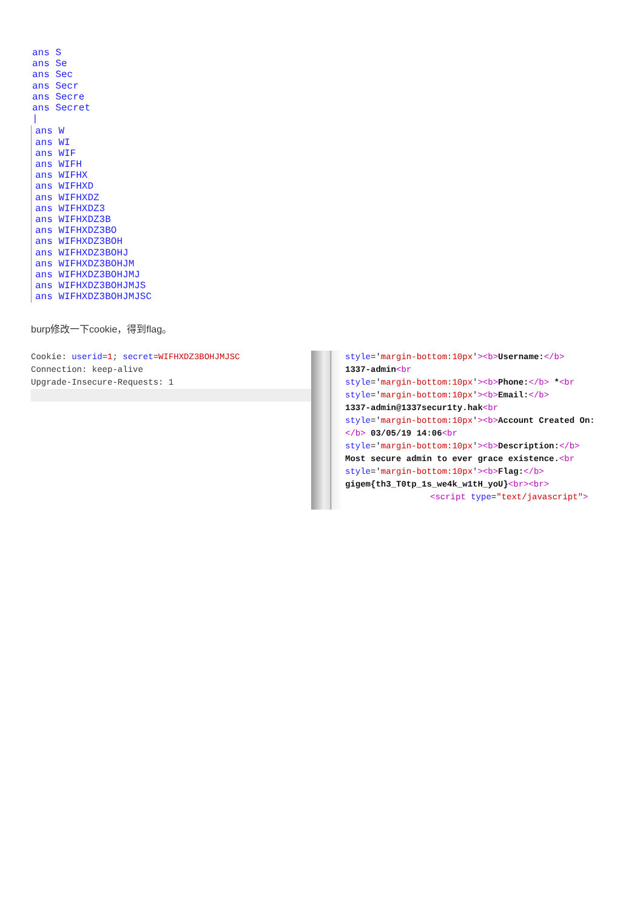ans S
ans Se
ans Sec
ans Secr
ans Secre
ans Secret
|
ans W
ans WI
ans WIF
ans WIFH
ans WIFHX
ans WIFHXD
ans WIFHXDZ
ans WIFHXDZ3
ans WIFHXDZ3B
ans WIFHXDZ3BO
ans WIFHXDZ3BOH
ans WIFHXDZ3BOHJ
ans WIFHXDZ3BOHJM
ans WIFHXDZ3BOHJMJ
ans WIFHXDZ3BOHJMJS
ans WIFHXDZ3BOHJMJSC
burp修改一下cookie，得到flag。
Cookie: userid=1; secret=WIFHXDZ3BOHJMJSC
Connection: keep-alive
Upgrade-Insecure-Requests: 1
style='margin-bottom:10px'><b>Username:</b>
1337-admin<br
style='margin-bottom:10px'><b>Phone:</b> *<br
style='margin-bottom:10px'><b>Email:</b>
1337-admin@1337secur1ty.hak<br
style='margin-bottom:10px'><b>Account Created On:</b> 03/05/19 14:06<br
style='margin-bottom:10px'><b>Description:</b>
Most secure admin to ever grace existence.<br
style='margin-bottom:10px'><b>Flag:</b>
gigem{th3_T0tp_1s_we4k_w1tH_yoU}<br><br>
<script type="text/javascript">